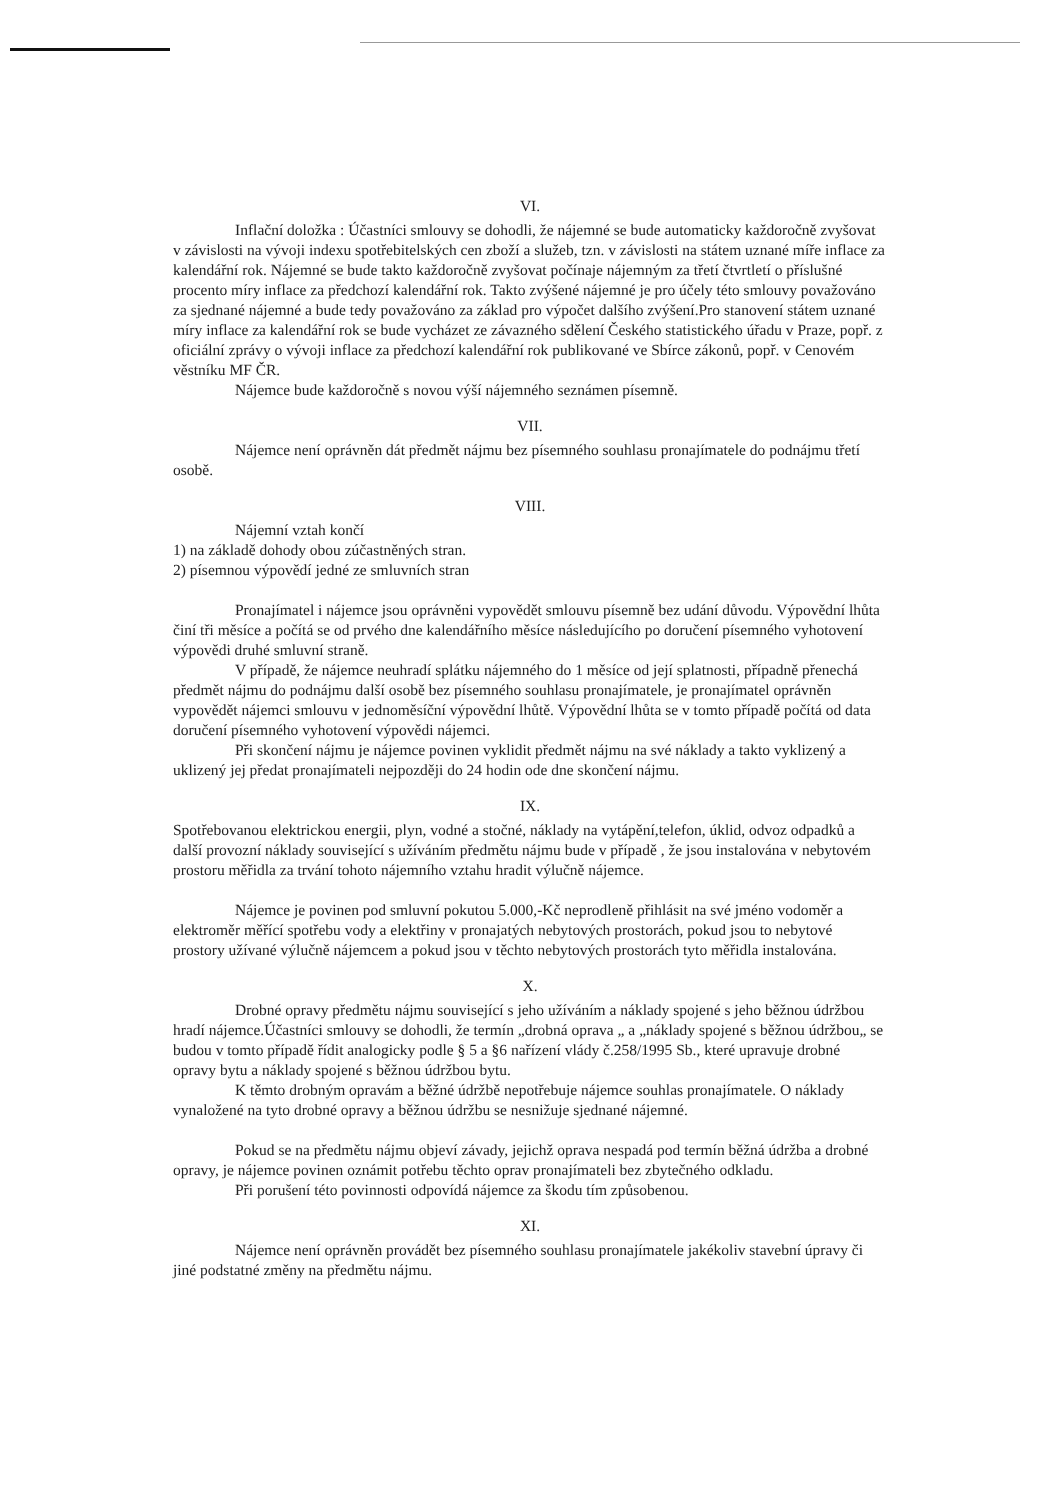VI.
Inflační doložka : Účastníci smlouvy se dohodli, že nájemné se bude automaticky každoročně zvyšovat v závislosti na vývoji indexu spotřebitelských cen zboží a služeb, tzn. v závislosti na státem uznané míře inflace za kalendářní rok. Nájemné se bude takto každoročně zvyšovat počínaje nájemným za třetí čtvrtletí o příslušné procento míry inflace za předchozí kalendářní rok. Takto zvýšené nájemné je pro účely této smlouvy považováno za sjednané nájemné a bude tedy považováno za základ pro výpočet dalšího zvýšení.Pro stanovení státem uznané míry inflace za kalendářní rok se bude vycházet ze závazného sdělení Českého statistického úřadu v Praze, popř. z oficiální zprávy o vývoji inflace za předchozí kalendářní rok publikované ve Sbírce zákonů, popř. v Cenovém věstníku MF ČR.
Nájemce bude každoročně s novou výší nájemného seznámen písemně.
VII.
Nájemce není oprávněn dát předmět nájmu bez písemného souhlasu pronajímatele do podnájmu třetí osobě.
VIII.
Nájemní vztah končí
1) na základě dohody obou zúčastněných stran.
2) písemnou výpovědí jedné ze smluvních stran
Pronajímatel i nájemce jsou oprávněni vypovědět smlouvu písemně bez udání důvodu. Výpovědní lhůta činí tři měsíce a počítá se od prvého dne kalendářního měsíce následujícího po doručení písemného vyhotovení výpovědi druhé smluvní straně.
V případě, že nájemce neuhradí splátku nájemného do 1 měsíce od její splatnosti, případně přenechá předmět nájmu do podnájmu další osobě bez písemného souhlasu pronajímatele, je pronajímatel oprávněn vypovědět nájemci smlouvu v jednoměsíční výpovědní lhůtě. Výpovědní lhůta se v tomto případě počítá od data doručení písemného vyhotovení výpovědi nájemci.
Při skončení nájmu je nájemce povinen vyklidit předmět nájmu na své náklady a takto vyklizený a uklizený jej předat pronajímateli nejpozději do 24 hodin ode dne skončení nájmu.
IX.
Spotřebovanou elektrickou energii, plyn, vodné a stočné, náklady na vytápění,telefon, úklid, odvoz odpadků a další provozní náklady související s užíváním předmětu nájmu bude v případě , že jsou instalována v nebytovém prostoru měřidla za trvání tohoto nájemního vztahu hradit výlučně nájemce.
Nájemce je povinen pod smluvní pokutou 5.000,-Kč neprodleně přihlásit na své jméno vodoměr a elektroměr měřící spotřebu vody a elektřiny v pronajatých nebytových prostorách, pokud jsou to nebytové prostory užívané výlučně nájemcem a pokud jsou v těchto nebytových prostorách tyto měřidla instalována.
X.
Drobné opravy předmětu nájmu související s jeho užíváním a náklady spojené s jeho běžnou údržbou hradí nájemce.Účastníci smlouvy se dohodli, že termín „drobná oprava „ a „náklady spojené s běžnou údržbou„ se budou v tomto případě řídit analogicky podle § 5 a §6 nařízení vlády č.258/1995 Sb., které upravuje drobné opravy bytu a náklady spojené s běžnou údržbou bytu.
K těmto drobným opravám a běžné údržbě nepotřebuje nájemce souhlas pronajímatele. O náklady vynaložené na tyto drobné opravy a běžnou údržbu se nesnižuje sjednané nájemné.
Pokud se na předmětu nájmu objeví závady, jejichž oprava nespadá pod termín běžná údržba a drobné opravy, je nájemce povinen oznámit potřebu těchto oprav pronajímateli bez zbytečného odkladu.
Při porušení této povinnosti odpovídá nájemce za škodu tím způsobenou.
XI.
Nájemce není oprávněn provádět bez písemného souhlasu pronajímatele jakékoliv stavební úpravy či jiné podstatné změny na předmětu nájmu.